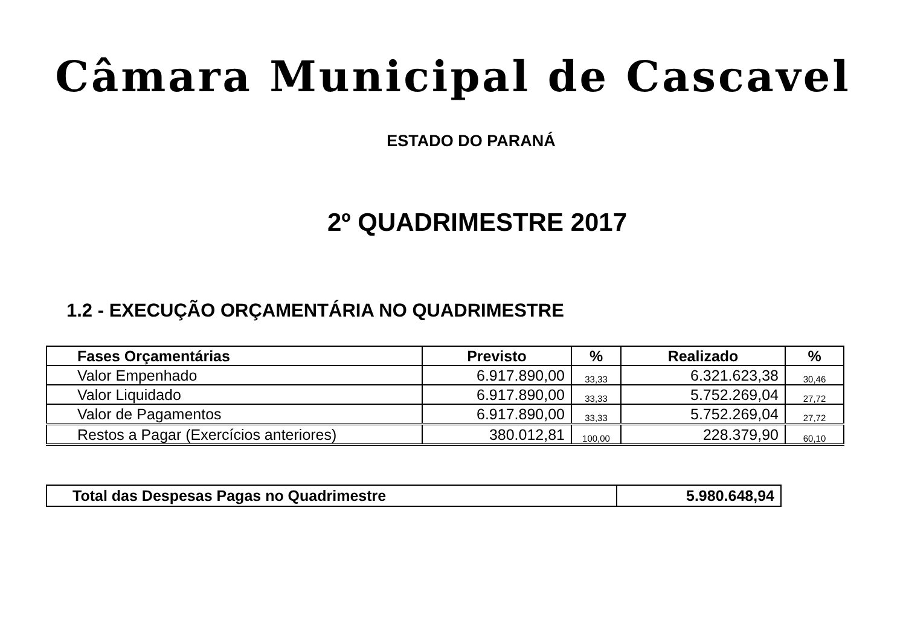Câmara Municipal de Cascavel
ESTADO DO PARANÁ
2º QUADRIMESTRE 2017
1.2 - EXECUÇÃO ORÇAMENTÁRIA NO QUADRIMESTRE
| Fases Orçamentárias | Previsto | % | Realizado | % |
| --- | --- | --- | --- | --- |
| Valor Empenhado | 6.917.890,00 | 33,33 | 6.321.623,38 | 30,46 |
| Valor Liquidado | 6.917.890,00 | 33,33 | 5.752.269,04 | 27,72 |
| Valor de Pagamentos | 6.917.890,00 | 33,33 | 5.752.269,04 | 27,72 |
| Restos a Pagar (Exercícios anteriores) | 380.012,81 | 100,00 | 228.379,90 | 60,10 |
| Total das Despesas Pagas no Quadrimestre | 5.980.648,94 |
| --- | --- |